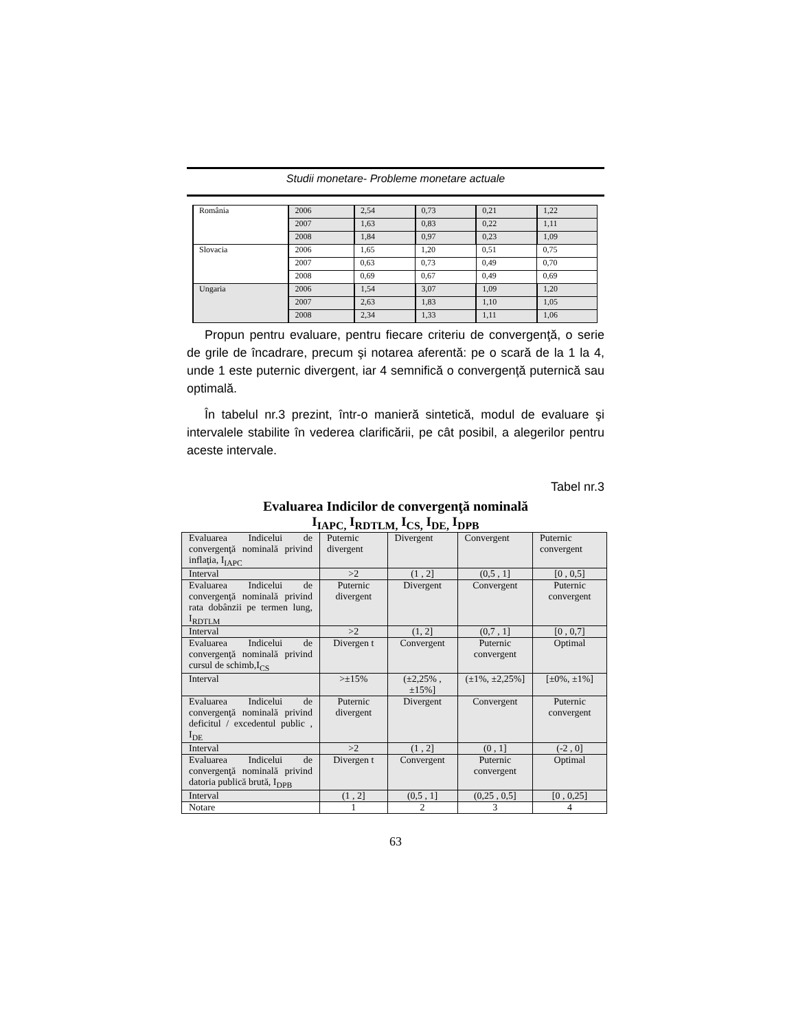Studii monetare- Probleme monetare actuale
| România | 2006 | 2,54 | 0,73 | 0,21 | 1,22 |
| | 2007 | 1,63 | 0,83 | 0,22 | 1,11 |
| | 2008 | 1,84 | 0,97 | 0,23 | 1,09 |
| Slovacia | 2006 | 1,65 | 1,20 | 0,51 | 0,75 |
| | 2007 | 0,63 | 0,73 | 0,49 | 0,70 |
| | 2008 | 0,69 | 0,67 | 0,49 | 0,69 |
| Ungaria | 2006 | 1,54 | 3,07 | 1,09 | 1,20 |
| | 2007 | 2,63 | 1,83 | 1,10 | 1,05 |
| | 2008 | 2,34 | 1,33 | 1,11 | 1,06 |
Propun pentru evaluare, pentru fiecare criteriu de convergenţă, o serie de grile de încadrare, precum şi notarea aferentă: pe o scară de la 1 la 4, unde 1 este puternic divergent, iar 4 semnifică o convergenţă puternică sau optimală.
În tabelul nr.3 prezint, într-o manieră sintetică, modul de evaluare şi intervalele stabilite în vederea clarificării, pe cât posibil, a alegerilor pentru aceste intervale.
Tabel nr.3
Evaluarea Indicilor de convergenţă nominală
I<sub>IAPC,</sub> I<sub>RDTLM,</sub> I<sub>CS,</sub> I<sub>DE,</sub> I<sub>DPB</sub>
| Evaluarea Indicelui de convergenţă nominală privind inflaţia, I<sub>IAPC</sub> | Puternic divergent | Divergent | Convergent | Puternic convergent |
| Interval | >2 | (1 , 2] | (0,5 , 1] | [0 , 0,5] |
| Evaluarea Indicelui de convergenţă nominală privind rata dobânzii pe termen lung, I<sub>RDTLM</sub> | Puternic divergent | Divergent | Convergent | Puternic convergent |
| Interval | >2 | (1, 2] | (0,7 , 1] | [0 , 0,7] |
| Evaluarea Indicelui de convergenţă nominală privind cursul de schimb,I<sub>CS</sub> | Divergen t | Convergent | Puternic convergent | Optimal |
| Interval | >±15% | (±2,25% , ±15%] | (±1%, ±2,25%] | [±0%, ±1%] |
| Evaluarea Indicelui de convergenţă nominală privind deficitul / excedentul public , I<sub>DE</sub> | Puternic divergent | Divergent | Convergent | Puternic convergent |
| Interval | >2 | (1 , 2] | (0 , 1] | (-2 , 0] |
| Evaluarea Indicelui de convergenţă nominală privind datoria publică brută, I<sub>DPB</sub> | Divergen t | Convergent | Puternic convergent | Optimal |
| Interval | (1 , 2] | (0,5 , 1] | (0,25 , 0,5] | [0 , 0,25] |
| Notare | 1 | 2 | 3 | 4 |
63